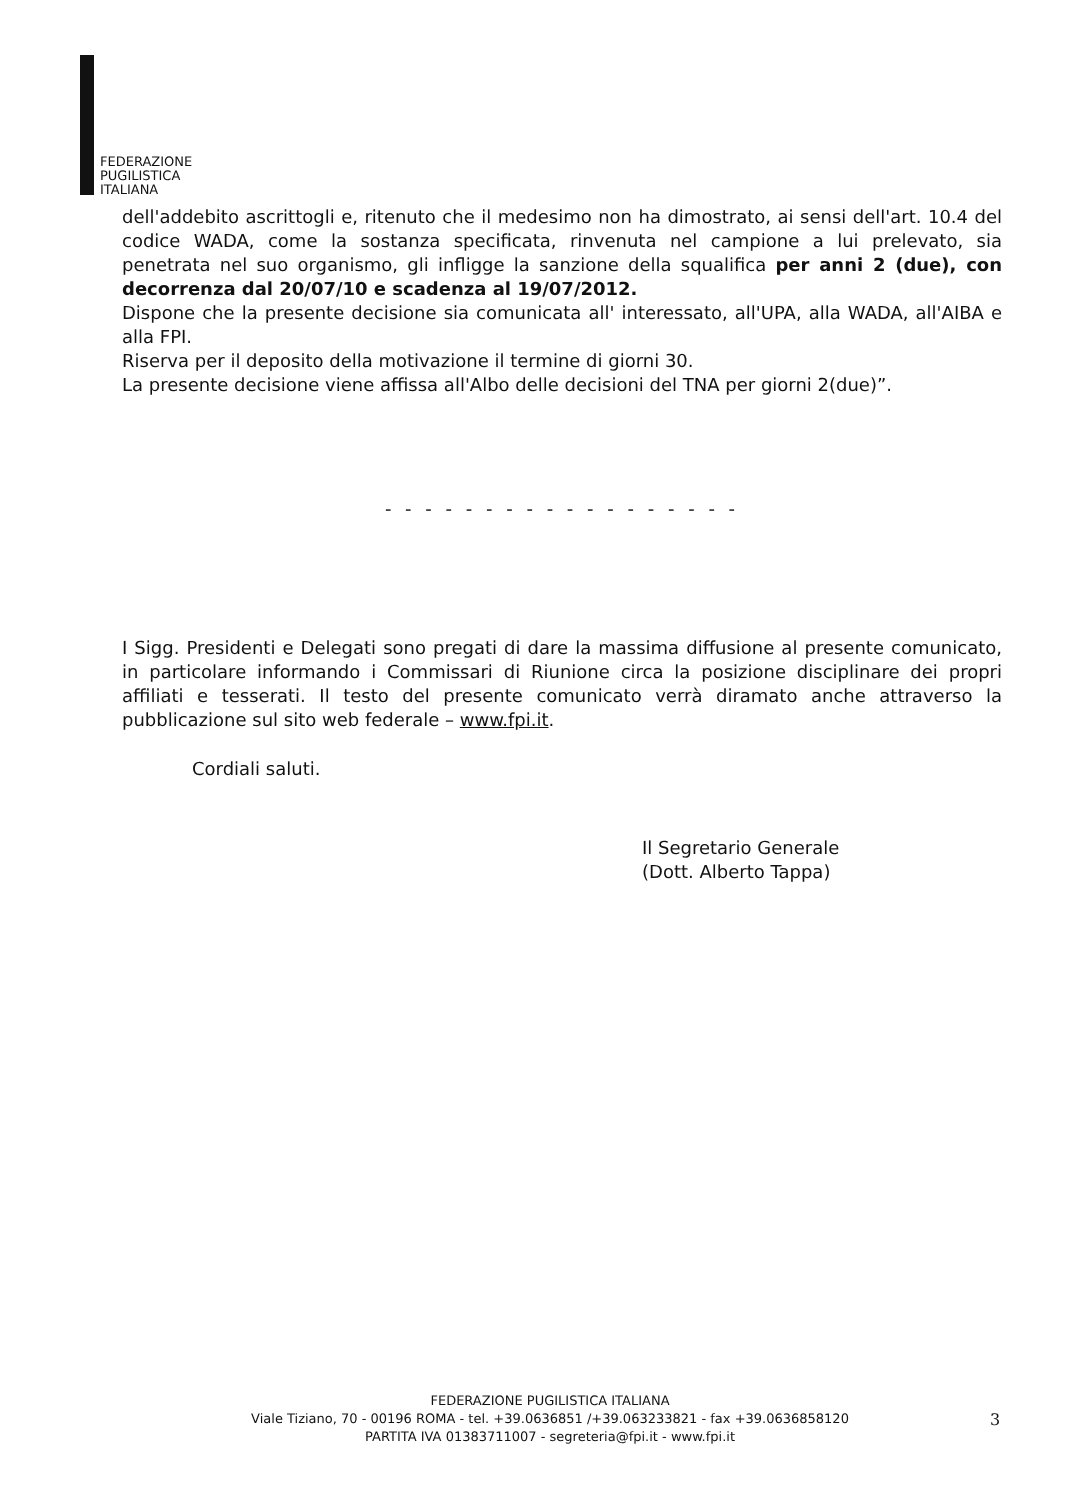FEDERAZIONE
PUGILISTICA
ITALIANA
dell'addebito ascrittogli e, ritenuto che il medesimo non ha dimostrato, ai sensi dell'art. 10.4 del codice WADA, come la sostanza specificata, rinvenuta nel campione a lui prelevato, sia penetrata nel suo organismo, gli infligge la sanzione della squalifica per anni 2 (due), con decorrenza dal 20/07/10 e scadenza al 19/07/2012.
Dispone che la presente decisione sia comunicata all' interessato, all'UPA, alla WADA, all'AIBA e alla FPI.
Riserva per il deposito della motivazione il termine di giorni 30.
La presente decisione viene affissa all'Albo delle decisioni del TNA per giorni 2(due)”.
- - - - - - - - - - - - - - - - - -
I Sigg. Presidenti e Delegati sono pregati di dare la massima diffusione al presente comunicato, in particolare informando i Commissari di Riunione circa la posizione disciplinare dei propri affiliati e tesserati. Il testo del presente comunicato verrà diramato anche attraverso la pubblicazione sul sito web federale – www.fpi.it.
Cordiali saluti.
Il Segretario Generale
(Dott. Alberto Tappa)
FEDERAZIONE PUGILISTICA ITALIANA
Viale Tiziano, 70 - 00196 ROMA - tel. +39.0636851 /+39.063233821 - fax +39.0636858120
PARTITA IVA 01383711007 - segreteria@fpi.it - www.fpi.it
3